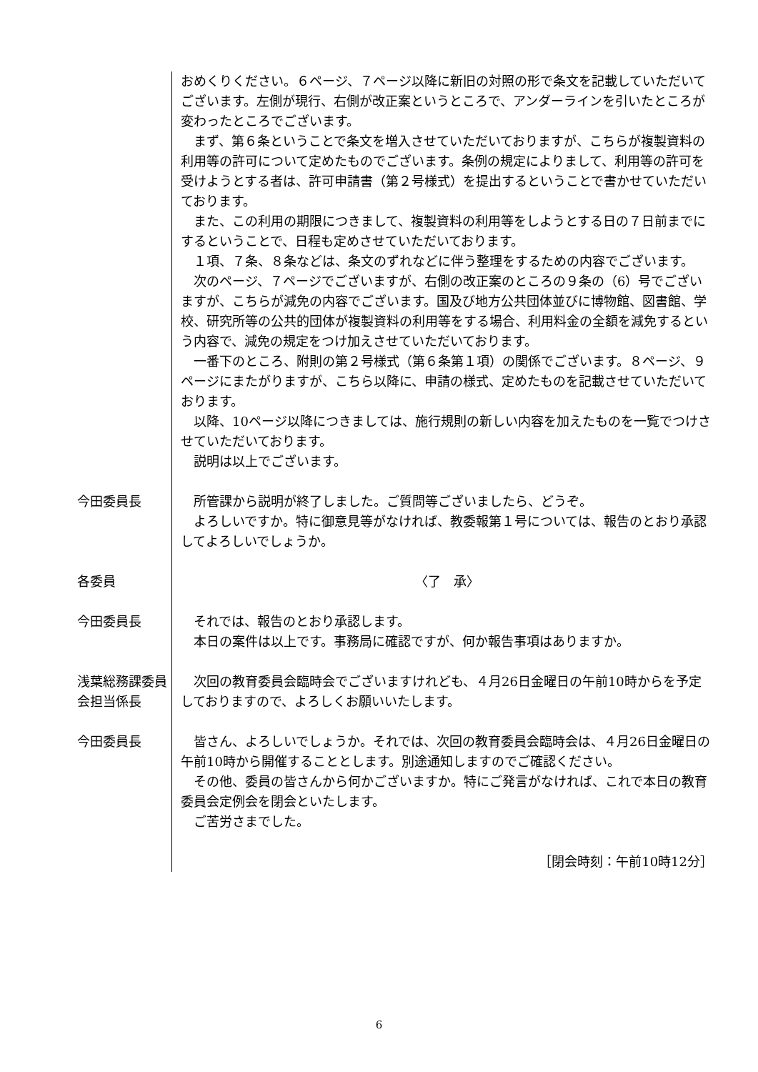おめくりください。６ページ、７ページ以降に新旧の対照の形で条文を記載していただいてございます。左側が現行、右側が改正案というところで、アンダーラインを引いたところが変わったところでございます。
まず、第６条ということで条文を増入させていただいておりますが、こちらが複製資料の利用等の許可について定めたものでございます。条例の規定によりまして、利用等の許可を受けようとする者は、許可申請書（第２号様式）を提出するということで書かせていただいております。
また、この利用の期限につきまして、複製資料の利用等をしようとする日の７日前までにするということで、日程も定めさせていただいております。
１項、７条、８条などは、条文のずれなどに伴う整理をするための内容でございます。
次のページ、７ページでございますが、右側の改正案のところの９条の（6）号でございますが、こちらが減免の内容でございます。国及び地方公共団体並びに博物館、図書館、学校、研究所等の公共的団体が複製資料の利用等をする場合、利用料金の全額を減免するという内容で、減免の規定をつけ加えさせていただいております。
一番下のところ、附則の第２号様式（第６条第１項）の関係でございます。８ページ、９ページにまたがりますが、こちら以降に、申請の様式、定めたものを記載させていただいております。
以降、10ページ以降につきましては、施行規則の新しい内容を加えたものを一覧でつけさせていただいております。
説明は以上でございます。
今田委員長 所管課から説明が終了しました。ご質問等ございましたら、どうぞ。
よろしいですか。特に御意見等がなければ、教委報第１号については、報告のとおり承認してよろしいでしょうか。
各委員 〈了　承〉
今田委員長 それでは、報告のとおり承認します。
本日の案件は以上です。事務局に確認ですが、何か報告事項はありますか。
浅葉総務課委員会担当係長
次回の教育委員会臨時会でございますけれども、４月26日金曜日の午前10時からを予定しておりますので、よろしくお願いいたします。
今田委員長 皆さん、よろしいでしょうか。それでは、次回の教育委員会臨時会は、４月26日金曜日の午前10時から開催することとします。別途通知しますのでご確認ください。
その他、委員の皆さんから何かございますか。特にご発言がなければ、これで本日の教育委員会定例会を閉会といたします。
ご苦労さまでした。
［閉会時刻：午前10時12分］
6